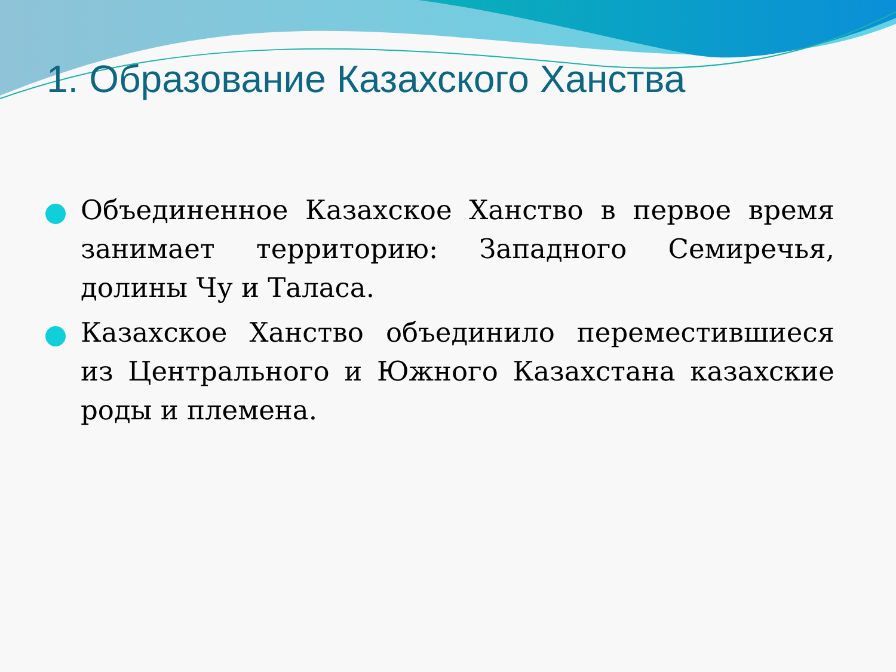1. Образование Казахского Ханства
Объединенное Казахское Ханство в первое время занимает территорию: Западного Семиречья, долины Чу и Таласа.
Казахское Ханство объединило переместившиеся из Центрального и Южного Казахстана казахские роды и племена.